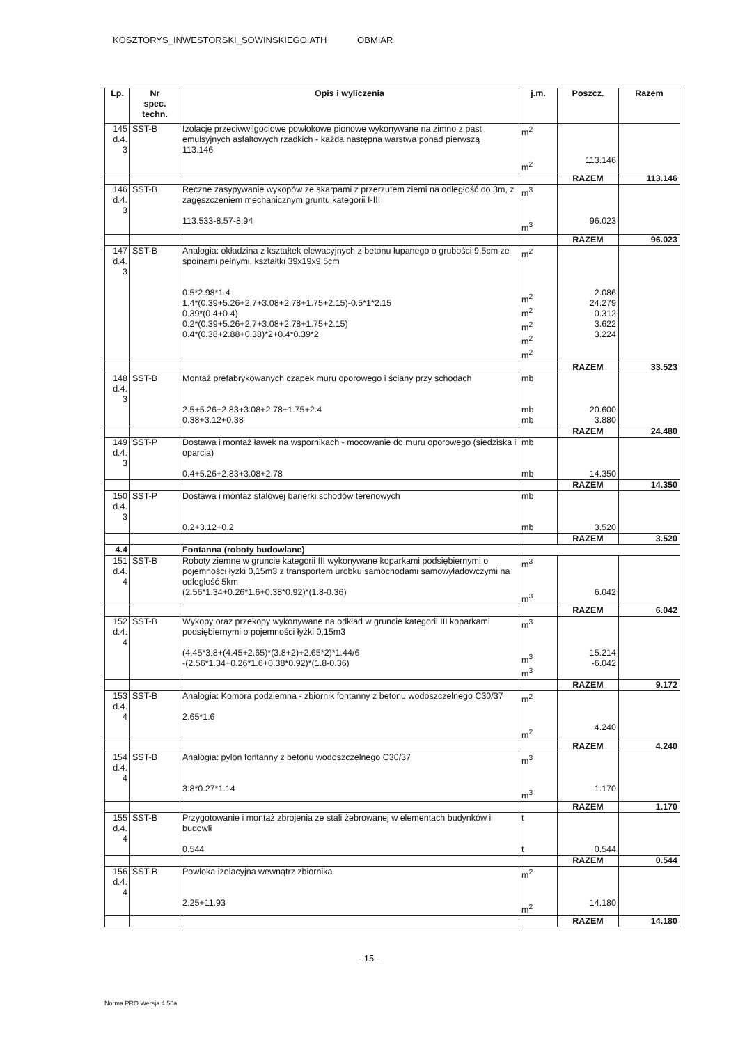KOSZTORYS_INWESTORSKI_SOWINSKIEGO.ATH OBMIAR
| Lp. | Nr spec. techn. | Opis i wyliczenia | j.m. | Poszcz. | Razem |
| --- | --- | --- | --- | --- | --- |
| 145 d.4. 3 | SST-B | Izolacje przeciwwilgociowe powłokowe pionowe wykonywane na zimno z past emulsyjnych asfaltowych rzadkich - każda następna warstwa ponad pierwszą 113.146 | m<sup>2</sup> m<sup>2</sup> | 113.146 | |
| | | | | RAZEM | 113.146 |
| 146 d.4. 3 | SST-B | Ręczne zasypywanie wykopów ze skarpami z przerzutem ziemi na odległość do 3m, z zagęszczeniem mechanicznym gruntu kategorii I-III 113.533-8.57-8.94 | m<sup>3</sup> m<sup>3</sup> | 96.023 | |
| | | | | RAZEM | 96.023 |
| 147 d.4. 3 | SST-B | Analogia: okładzina z kształtek elewacyjnych z betonu łupanego o grubości 9,5cm ze spoinami pełnymi, kształtki 39x19x9,5cm 0.5*2.98*1.4 1.4*(0.39+5.26+2.7+3.08+2.78+1.75+2.15)-0.5*1*2.15 0.39*(0.4+0.4) 0.2*(0.39+5.26+2.7+3.08+2.78+1.75+2.15) 0.4*(0.38+2.88+0.38)*2+0.4*0.39*2 | m<sup>2</sup> m<sup>2</sup> m<sup>2</sup> m<sup>2</sup> m<sup>2</sup> m<sup>2</sup> | 2.086 24.279 0.312 3.622 3.224 | |
| | | | | RAZEM | 33.523 |
| 148 d.4. 3 | SST-B | Montaż prefabrykowanych czapek muru oporowego i ściany przy schodach 2.5+5.26+2.83+3.08+2.78+1.75+2.4 0.38+3.12+0.38 | mb mb mb | 20.600 3.880 | |
| | | | | RAZEM | 24.480 |
| 149 d.4. 3 | SST-P | Dostawa i montaż ławek na wspornikach - mocowanie do muru oporowego (siedziska i oparcia) 0.4+5.26+2.83+3.08+2.78 | mb mb | 14.350 | |
| | | | | RAZEM | 14.350 |
| 150 d.4. 3 | SST-P | Dostawa i montaż stalowej barierki schodów terenowych 0.2+3.12+0.2 | mb mb | 3.520 | |
| | | | | RAZEM | 3.520 |
| 4.4 | | Fontanna (roboty budowlane) | | | |
| 151 d.4. 4 | SST-B | Roboty ziemne w gruncie kategorii III wykonywane koparkami podsiębiernymi o pojemności łyżki 0,15m3 z transportem urobku samochodami samowyładowczymi na odległość 5km (2.56*1.34+0.26*1.6+0.38*0.92)*(1.8-0.36) | m<sup>3</sup> m<sup>3</sup> | 6.042 | |
| | | | | RAZEM | 6.042 |
| 152 d.4. 4 | SST-B | Wykopy oraz przekopy wykonywane na odkład w gruncie kategorii III koparkami podsiębiernymi o pojemności łyżki 0,15m3 (4.45*3.8+(4.45+2.65)*(3.8+2)+2.65*2)*1.44/6 -(2.56*1.34+0.26*1.6+0.38*0.92)*(1.8-0.36) | m<sup>3</sup> m<sup>3</sup> m<sup>3</sup> | 15.214 -6.042 | |
| | | | | RAZEM | 9.172 |
| 153 d.4. 4 | SST-B | Analogia: Komora podziemna - zbiornik fontanny z betonu wodoszczelnego C30/37 2.65*1.6 | m<sup>2</sup> m<sup>2</sup> | 4.240 | |
| | | | | RAZEM | 4.240 |
| 154 d.4. 4 | SST-B | Analogia: pylon fontanny z betonu wodoszczelnego C30/37 3.8*0.27*1.14 | m<sup>3</sup> m<sup>3</sup> | 1.170 | |
| | | | | RAZEM | 1.170 |
| 155 d.4. 4 | SST-B | Przygotowanie i montaż zbrojenia ze stali żebrowanej w elementach budynków i budowli 0.544 | t t | 0.544 | |
| | | | | RAZEM | 0.544 |
| 156 d.4. 4 | SST-B | Powłoka izolacyjna wewnątrz zbiornika 2.25+11.93 | m<sup>2</sup> m<sup>2</sup> | 14.180 | |
| | | | | RAZEM | 14.180 |
- 15 -
Norma PRO Wersja 4 50a